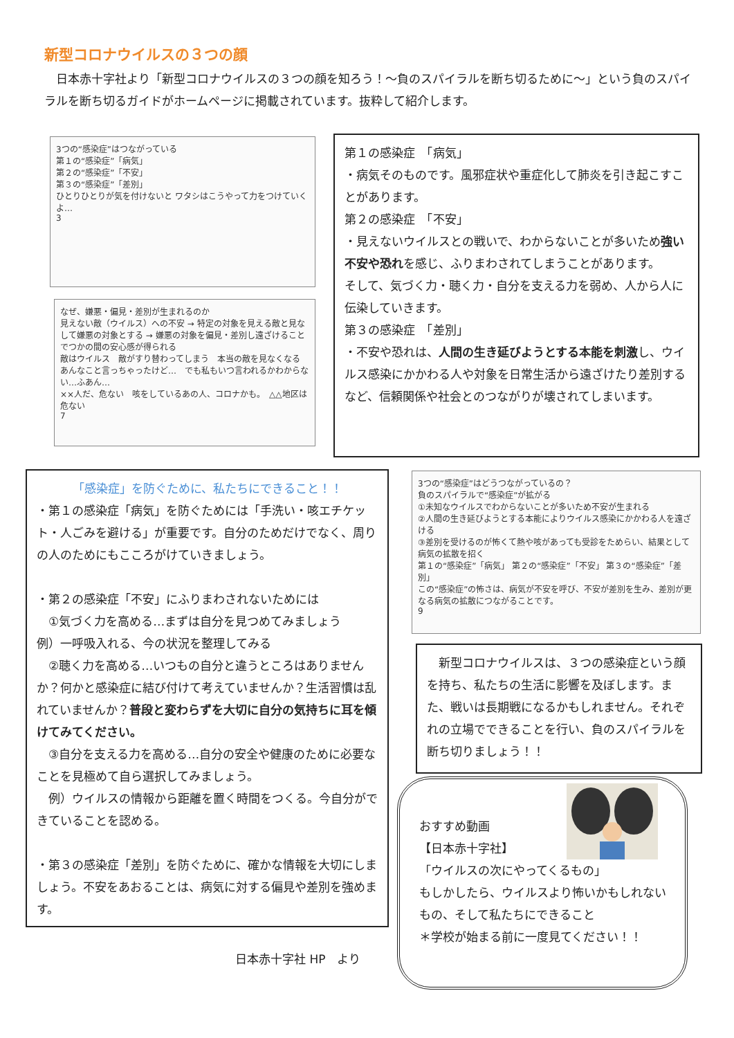新型コロナウイルスの３つの顔
　日本赤十字社より「新型コロナウイルスの３つの顔を知ろう！～負のスパイラルを断ち切るために～」という負のスパイラルを断ち切るガイドがホームページに掲載されています。抜粋して紹介します。
3つの“感染症”はつながっている
第１の“感染症”「病気」
第２の“感染症”「不安」
第３の“感染症”「差別」
ひとりひとりが気を付けないと ワタシはこうやって力をつけていくよ…
3
なぜ、嫌悪・偏見・差別が生まれるのか
見えない敵（ウイルス）への不安 → 特定の対象を見える敵と見なして嫌悪の対象とする → 嫌悪の対象を偏見・差別し遠ざけることでつかの間の安心感が得られる
敵はウイルス　敵がすり替わってしまう　本当の敵を見なくなる
あんなこと言っちゃったけど…　でも私もいつ言われるかわからない…ふあん…
××人だ、危ない　咳をしているあの人、コロナかも。　△△地区は危ない
7
第１の感染症　「病気」
・病気そのものです。風邪症状や重症化して肺炎を引き起こすことがあります。
第２の感染症　「不安」
・見えないウイルスとの戦いで、わからないことが多いため強い不安や恐れを感じ、ふりまわされてしまうことがあります。
そして、気づく力・聴く力・自分を支える力を弱め、人から人に伝染していきます。
第３の感染症　「差別」
・不安や恐れは、人間の生き延びようとする本能を刺激し、ウイルス感染にかかわる人や対象を日常生活から遠ざけたり差別するなど、信頼関係や社会とのつながりが壊されてしまいます。
「感染症」を防ぐために、私たちにできること！！
・第１の感染症「病気」を防ぐためには「手洗い・咳エチケット・人ごみを避ける」が重要です。自分のためだけでなく、周りの人のためにもこころがけていきましょう。
・第２の感染症「不安」にふりまわされないためには
　①気づく力を高める…まずは自分を見つめてみましょう
例）一呼吸入れる、今の状況を整理してみる
　②聴く力を高める…いつもの自分と違うところはありませんか？何かと感染症に結び付けて考えていませんか？生活習慣は乱れていませんか？普段と変わらずを大切に自分の気持ちに耳を傾けてみてください。
　③自分を支える力を高める…自分の安全や健康のために必要なことを見極めて自ら選択してみましょう。
　例）ウイルスの情報から距離を置く時間をつくる。今自分ができていることを認める。
・第３の感染症「差別」を防ぐために、確かな情報を大切にしましょう。不安をあおることは、病気に対する偏見や差別を強めます。
3つの“感染症”はどうつながっているの？
負のスパイラルで“感染症”が拡がる
①未知なウイルスでわからないことが多いため不安が生まれる
②人間の生き延びようとする本能によりウイルス感染にかかわる人を遠ざける
③差別を受けるのが怖くて熱や咳があっても受診をためらい、結果として病気の拡散を招く
第１の“感染症”「病気」 第２の“感染症”「不安」 第３の“感染症”「差別」
この“感染症”の怖さは、病気が不安を呼び、不安が差別を生み、差別が更なる病気の拡散につながることです。
9
　新型コロナウイルスは、３つの感染症という顔を持ち、私たちの生活に影響を及ぼします。また、戦いは長期戦になるかもしれません。それぞれの立場でできることを行い、負のスパイラルを断ち切りましょう！！
おすすめ動画
【日本赤十字社】
「ウイルスの次にやってくるもの」
もしかしたら、ウイルスより怖いかもしれないもの、そして私たちにできること
＊学校が始まる前に一度見てください！！
日本赤十字社 HP　より